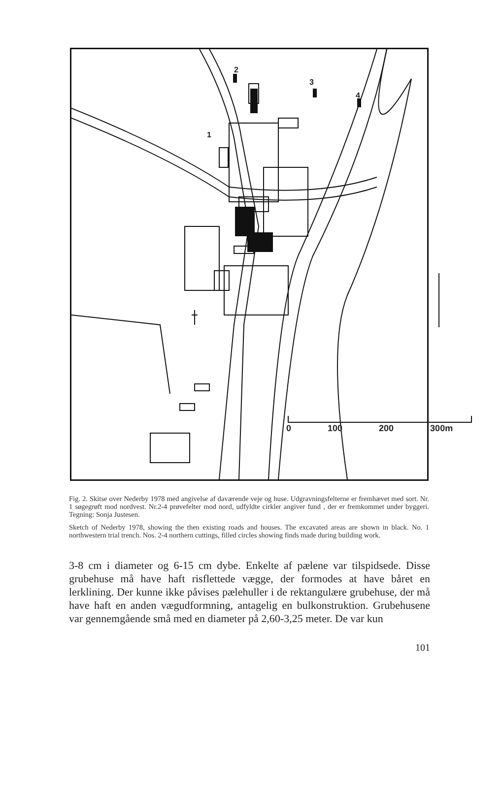2
1
3
4
0 100 200 300m
Fig. 2. Skitse over Nederby 1978 med angivelse af daværende veje og huse. Udgravningsfelterne er fremhævet med sort. Nr. 1 søgegrøft mod nordvest. Nr.2-4 prøvefelter mod nord, udfyldte cirkler angiver fund , der er fremkommet under byggeri. Tegning: Sonja Justesen.
Sketch of Nederby 1978, showing the then existing roads and houses. The excavated areas are shown in black. No. 1 northwestern trial trench. Nos. 2-4 northern cuttings, filled circles showing finds made during building work.
3-8 cm i diameter og 6-15 cm dybe. Enkelte af pælene var tilspidsede. Disse grubehuse må have haft risflettede vægge, der formodes at have båret en lerklining. Der kunne ikke påvises pælehuller i de rektangulære grubehuse, der må have haft en anden vægudformning, antagelig en bulkonstruktion. Grubehusene var gennemgående små med en diameter på 2,60-3,25 meter. De var kun
101